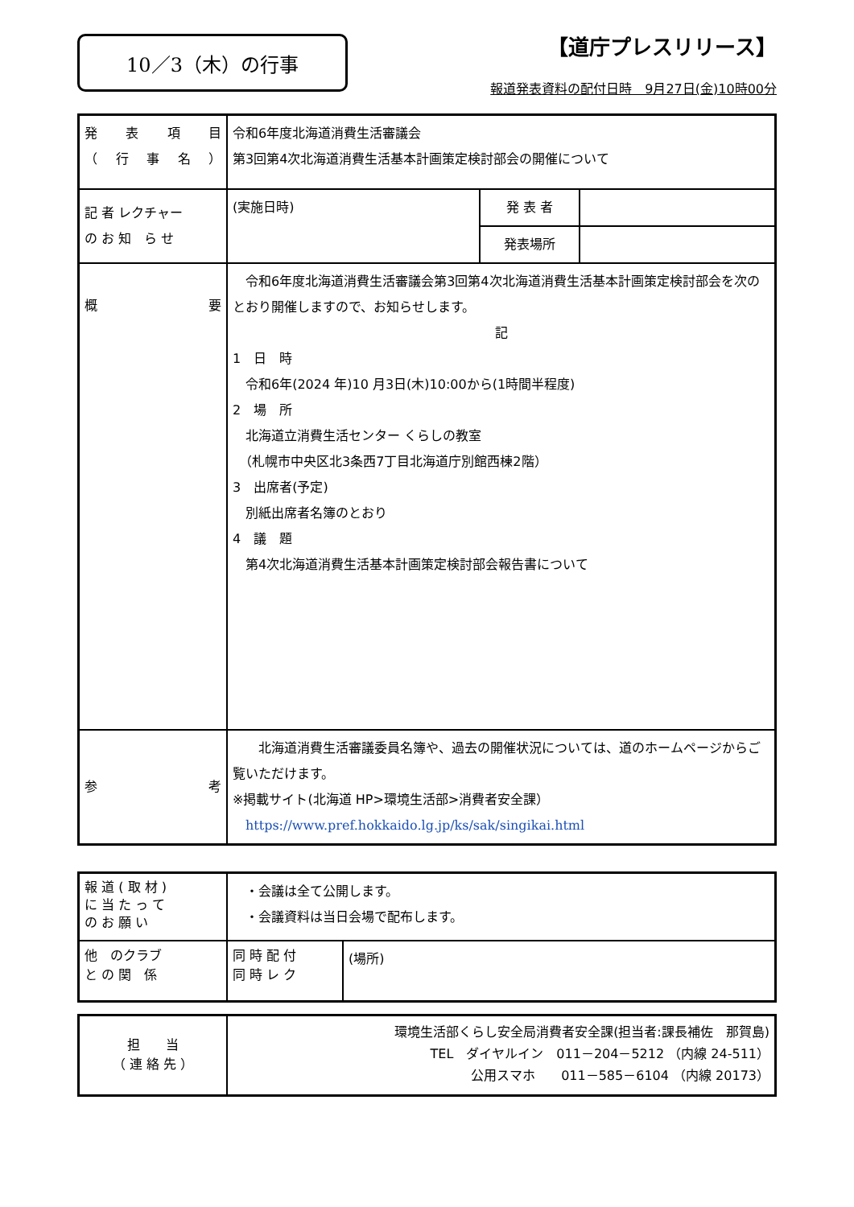10／3（木）の行事
【道庁プレスリリース】
報道発表資料の配付日時　9月27日(金)10時00分
| 発 表 項 目 （ 行 事 名 ） | 令和6年度北海道消費生活審議会 第3回第4次北海道消費生活基本計画策定検討部会の開催について | | |
| 記 者 レクチャー の お 知 ら せ | (実施日時) | 発 表 者 | |
| | | 発表場所 | |
| 概 要 | 令和6年度北海道消費生活審議会第3回第4次北海道消費生活基本計画策定検討部会を次のとおり開催しますので、お知らせします。 記 1 日 時 令和6年(2024 年)10 月3日(木)10:00から(1時間半程度) 2 場 所 北海道立消費生活センター くらしの教室 （札幌市中央区北3条西7丁目北海道庁別館西棟2階） 3 出席者(予定) 別紙出席者名簿のとおり 4 議 題 第4次北海道消費生活基本計画策定検討部会報告書について | | |
| 参 考 | 北海道消費生活審議委員名簿や、過去の開催状況については、道のホームページからご覧いただけます。 ※掲載サイト(北海道 HP>環境生活部>消費者安全課） https://www.pref.hokkaido.lg.jp/ks/sak/singikai.html | | |
| 報 道 ( 取 材 ) に 当 た っ て の お 願 い | ・会議は全て公開します。 ・会議資料は当日会場で配布します。 | |
| 他 のクラブ と の 関 係 | 同 時 配 付 同 時 レ ク | (場所) |
| 担 当 （ 連 絡 先 ） | 環境生活部くらし安全局消費者安全課(担当者:課長補佐 那賀島) TEL ダイヤルイン 011－204－5212 （内線 24-511） 公用スマホ 011－585－6104 （内線 20173） |